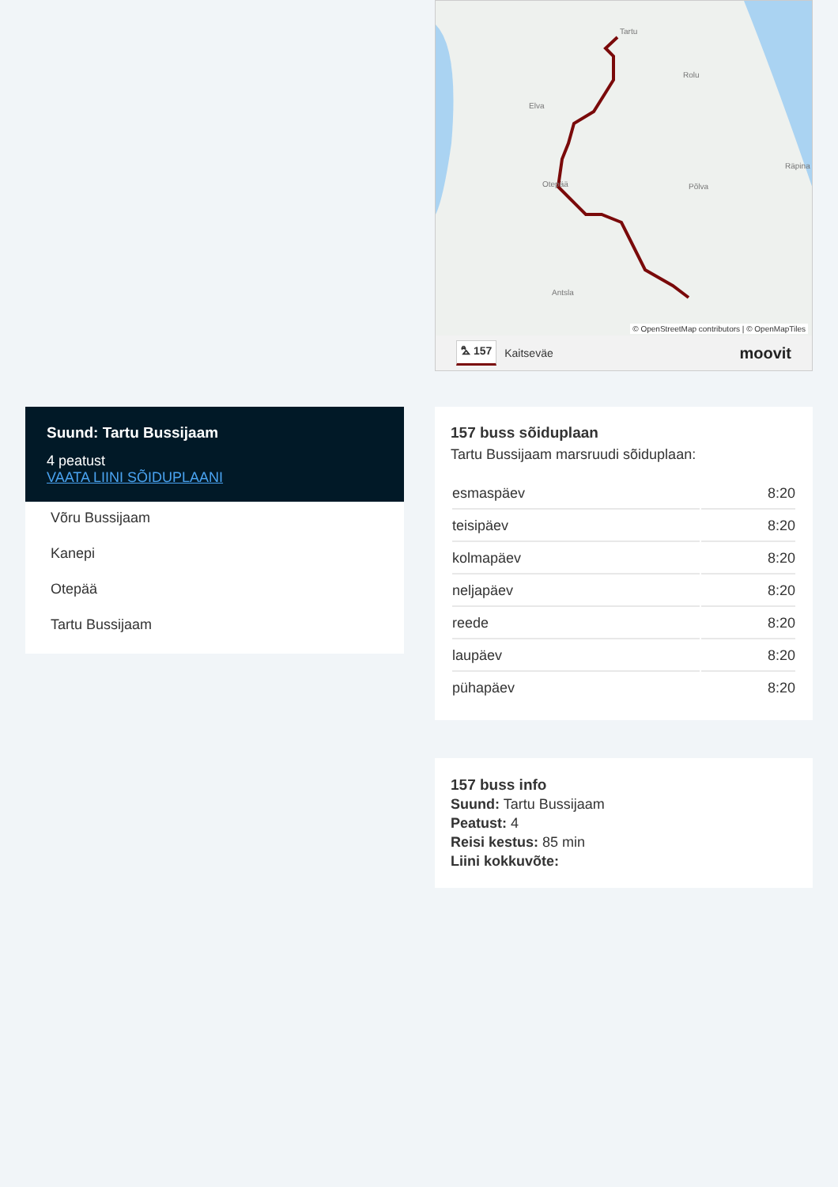Suund: Tartu Bussijaam
4 peatust
VAATA LIINI SÕIDUPLAANI
Võru Bussijaam
Kanepi
Otepää
Tartu Bussijaam
Tartu
Elva
Rolu
Põlva
Antsla
Räpina
Otepää
© OpenStreetMap contributors | © OpenMapTiles
⛍ 157 Kaitseväe moovit
157 buss sõiduplaan
Tartu Bussijaam marsruudi sõiduplaan:
| esmaspäev | 8:20 |
| teisipäev | 8:20 |
| kolmapäev | 8:20 |
| neljapäev | 8:20 |
| reede | 8:20 |
| laupäev | 8:20 |
| pühapäev | 8:20 |
157 buss info
Suund: Tartu Bussijaam
Peatust: 4
Reisi kestus: 85 min
Liini kokkuvõte: